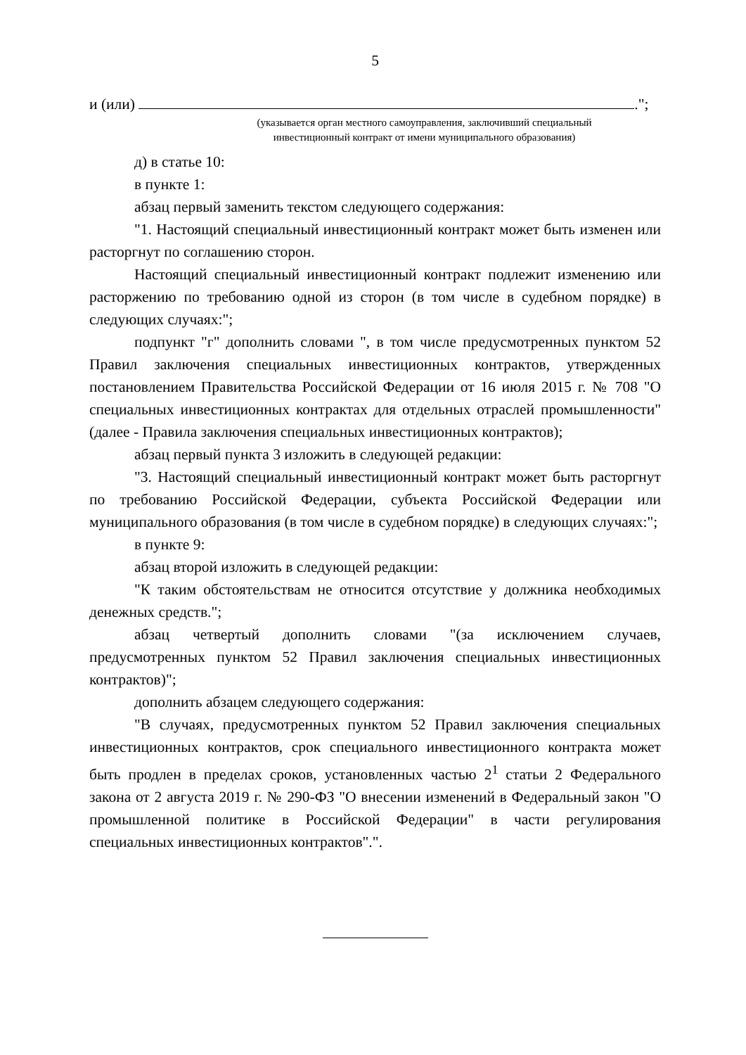5
и (или) .";
(указывается орган местного самоуправления, заключивший специальный
инвестиционный контракт от имени муниципального образования)
д) в статье 10:
в пункте 1:
абзац первый заменить текстом следующего содержания:
"1. Настоящий специальный инвестиционный контракт может быть изменен или расторгнут по соглашению сторон.
Настоящий специальный инвестиционный контракт подлежит изменению или расторжению по требованию одной из сторон (в том числе в судебном порядке) в следующих случаях:";
подпункт "г" дополнить словами ", в том числе предусмотренных пунктом 52 Правил заключения специальных инвестиционных контрактов, утвержденных постановлением Правительства Российской Федерации от 16 июля 2015 г. № 708 "О специальных инвестиционных контрактах для отдельных отраслей промышленности" (далее - Правила заключения специальных инвестиционных контрактов);
абзац первый пункта 3 изложить в следующей редакции:
"3. Настоящий специальный инвестиционный контракт может быть расторгнут по требованию Российской Федерации, субъекта Российской Федерации или муниципального образования (в том числе в судебном порядке) в следующих случаях:";
в пункте 9:
абзац второй изложить в следующей редакции:
"К таким обстоятельствам не относится отсутствие у должника необходимых денежных средств.";
абзац четвертый дополнить словами "(за исключением случаев, предусмотренных пунктом 52 Правил заключения специальных инвестиционных контрактов)";
дополнить абзацем следующего содержания:
"В случаях, предусмотренных пунктом 52 Правил заключения специальных инвестиционных контрактов, срок специального инвестиционного контракта может быть продлен в пределах сроков, установленных частью 2<sup>1</sup> статьи 2 Федерального закона от 2 августа 2019 г. № 290-ФЗ "О внесении изменений в Федеральный закон "О промышленной политике в Российской Федерации" в части регулирования специальных инвестиционных контрактов".".